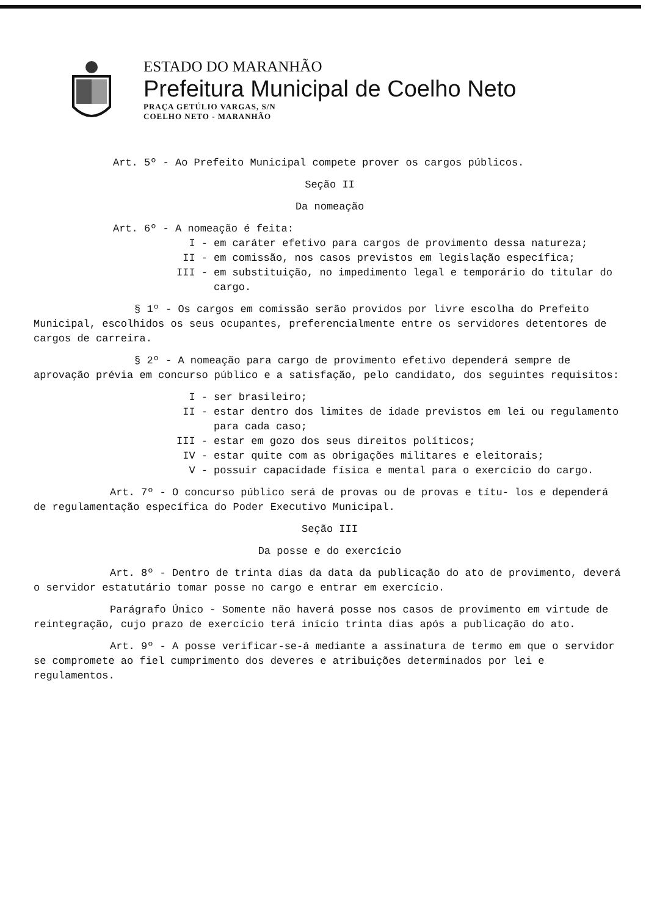ESTADO DO MARANHÃO
Prefeitura Municipal de Coelho Neto
PRAÇA GETÚLIO VARGAS, S/N
COELHO NETO - MARANHÃO
Art. 5º - Ao Prefeito Municipal compete prover os cargos públicos.
Seção II
Da nomeação
Art. 6º - A nomeação é feita:
I - em caráter efetivo para cargos de provimento dessa natureza;
II - em comissão, nos casos previstos em legislação específica;
III - em substituição, no impedimento legal e temporário do titular do cargo.
§ 1º - Os cargos em comissão serão providos por livre escolha do Prefeito Municipal, escolhidos os seus ocupantes, preferencialmente entre os servidores detentores de cargos de carreira.
§ 2º - A nomeação para cargo de provimento efetivo dependerá sempre de aprovação prévia em concurso público e a satisfação, pelo candidato, dos seguintes requisitos:
I - ser brasileiro;
II - estar dentro dos limites de idade previstos em lei ou regulamento para cada caso;
III - estar em gozo dos seus direitos políticos;
IV - estar quite com as obrigações militares e eleitorais;
V - possuir capacidade física e mental para o exercício do cargo.
Art. 7º - O concurso público será de provas ou de provas e títu- los e dependerá de regulamentação específica do Poder Executivo Municipal.
Seção III
Da posse e do exercício
Art. 8º - Dentro de trinta dias da data da publicação do ato de provimento, deverá o servidor estatutário tomar posse no cargo e entrar em exercício.
Parágrafo Único - Somente não haverá posse nos casos de provimento em virtude de reintegração, cujo prazo de exercício terá início trinta dias após a publicação do ato.
Art. 9º - A posse verificar-se-á mediante a assinatura de termo em que o servidor se compromete ao fiel cumprimento dos deveres e atribuições determinados por lei e regulamentos.